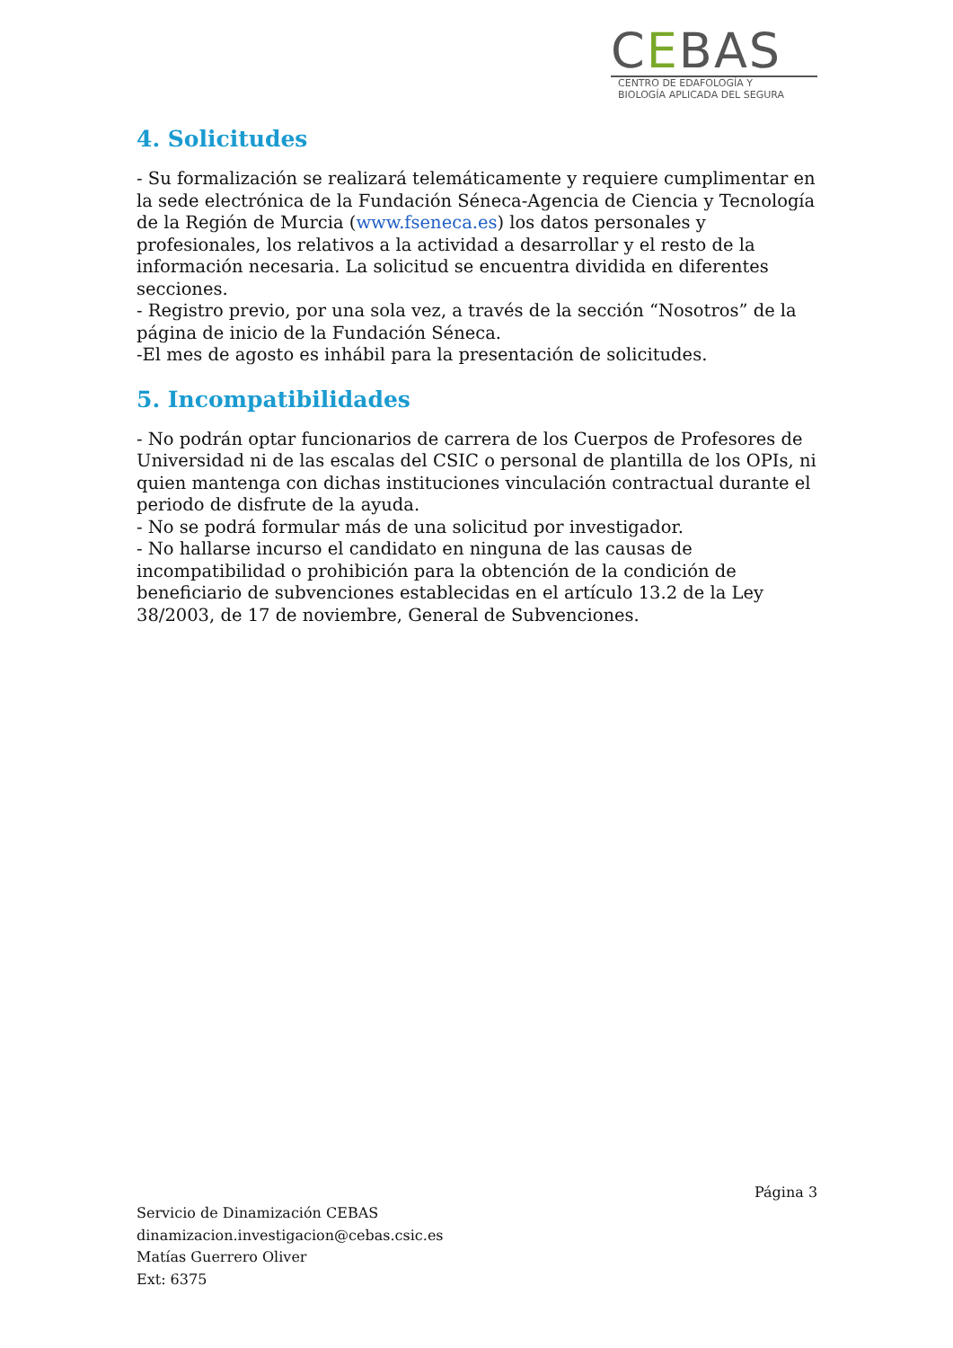CEBAS
CENTRO DE EDAFOLOGÍA Y
BIOLOGÍA APLICADA DEL SEGURA
4. Solicitudes
- Su formalización se realizará telemáticamente y requiere cumplimentar en la sede electrónica de la Fundación Séneca-Agencia de Ciencia y Tecnología de la Región de Murcia (www.fseneca.es) los datos personales y profesionales, los relativos a la actividad a desarrollar y el resto de la información necesaria. La solicitud se encuentra dividida en diferentes secciones.
- Registro previo, por una sola vez, a través de la sección “Nosotros” de la página de inicio de la Fundación Séneca.
-El mes de agosto es inhábil para la presentación de solicitudes.
5. Incompatibilidades
- No podrán optar funcionarios de carrera de los Cuerpos de Profesores de Universidad ni de las escalas del CSIC o personal de plantilla de los OPIs, ni quien mantenga con dichas instituciones vinculación contractual durante el periodo de disfrute de la ayuda.
- No se podrá formular más de una solicitud por investigador.
- No hallarse incurso el candidato en ninguna de las causas de incompatibilidad o prohibición para la obtención de la condición de beneficiario de subvenciones establecidas en el artículo 13.2 de la Ley 38/2003, de 17 de noviembre, General de Subvenciones.
Página 3
Servicio de Dinamización CEBAS
dinamizacion.investigacion@cebas.csic.es
Matías Guerrero Oliver
Ext: 6375